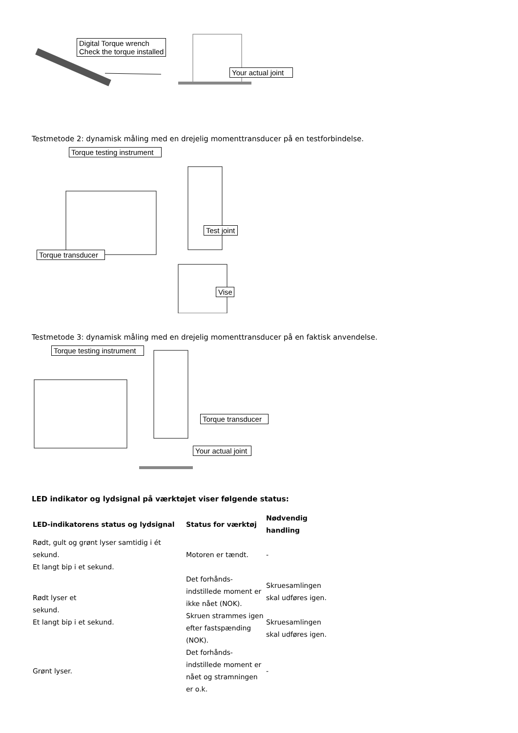Digital Torque wrench
Check the torque installed
Your actual joint
Testmetode 2: dynamisk måling med en drejelig momenttransducer på en testforbindelse.
Torque testing instrument
Test joint
Torque transducer
Vise
Testmetode 3: dynamisk måling med en drejelig momenttransducer på en faktisk anvendelse.
Torque testing instrument
Torque transducer
Your actual joint
LED indikator og lydsignal på værktøjet viser følgende status:
| LED-indikatorens status og lydsignal | Status for værktøj | Nødvendig handling |
| --- | --- | --- |
| Rødt, gult og grønt lyser samtidig i ét sekund. Et langt bip i et sekund. | Motoren er tændt. | - |
| Rødt lyser et sekund. Et langt bip i et sekund. | Det forhånds- indstillede moment er ikke nået (NOK). | Skruesamlingen skal udføres igen. |
| | Skruen strammes igen efter fastspænding (NOK). | Skruesamlingen skal udføres igen. |
| Grønt lyser. | Det forhånds- indstillede moment er nået og stramningen er o.k. | - |